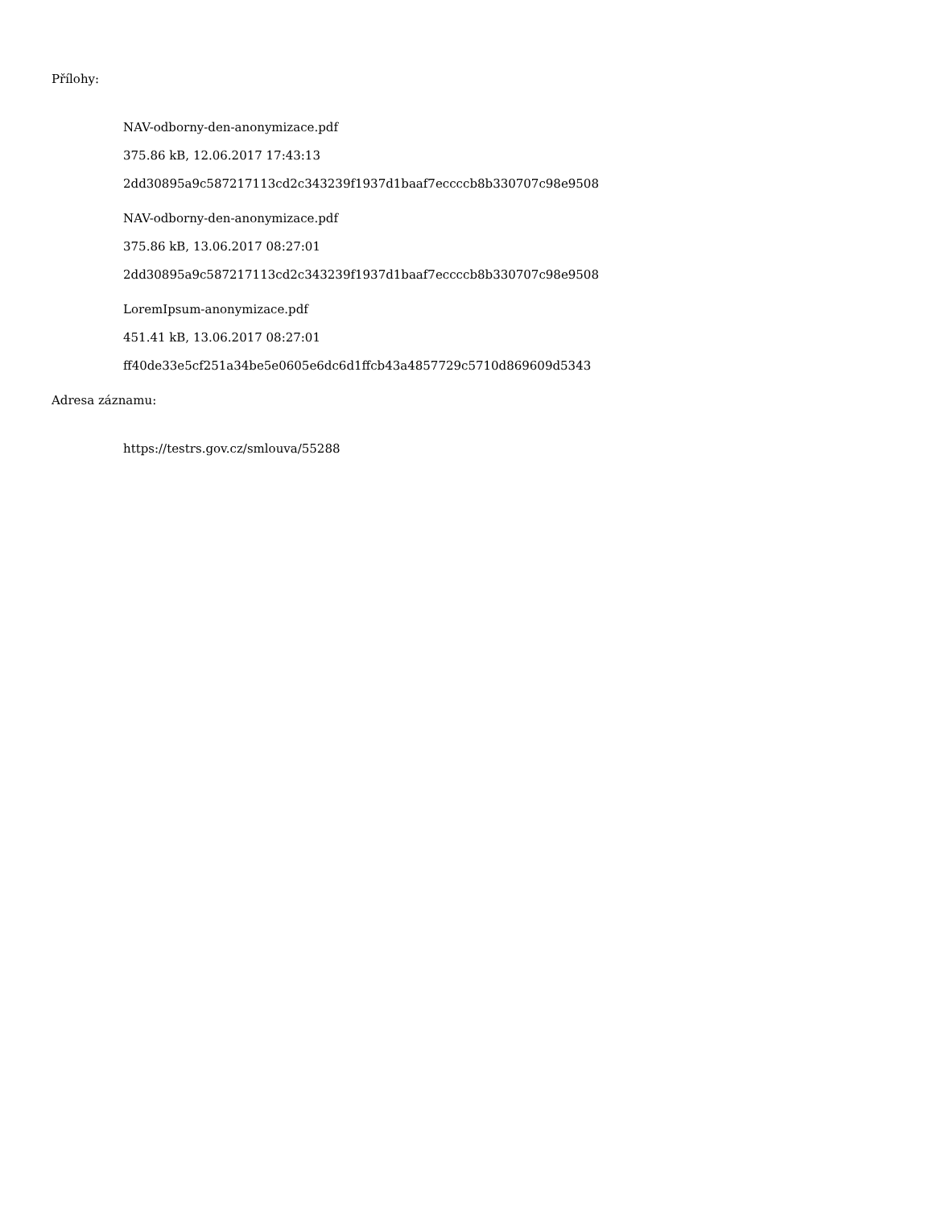Přílohy:
NAV-odborny-den-anonymizace.pdf
375.86 kB, 12.06.2017 17:43:13
2dd30895a9c587217113cd2c343239f1937d1baaf7eccccb8b330707c98e9508
NAV-odborny-den-anonymizace.pdf
375.86 kB, 13.06.2017 08:27:01
2dd30895a9c587217113cd2c343239f1937d1baaf7eccccb8b330707c98e9508
LoremIpsum-anonymizace.pdf
451.41 kB, 13.06.2017 08:27:01
ff40de33e5cf251a34be5e0605e6dc6d1ffcb43a4857729c5710d869609d5343
Adresa záznamu:
https://testrs.gov.cz/smlouva/55288